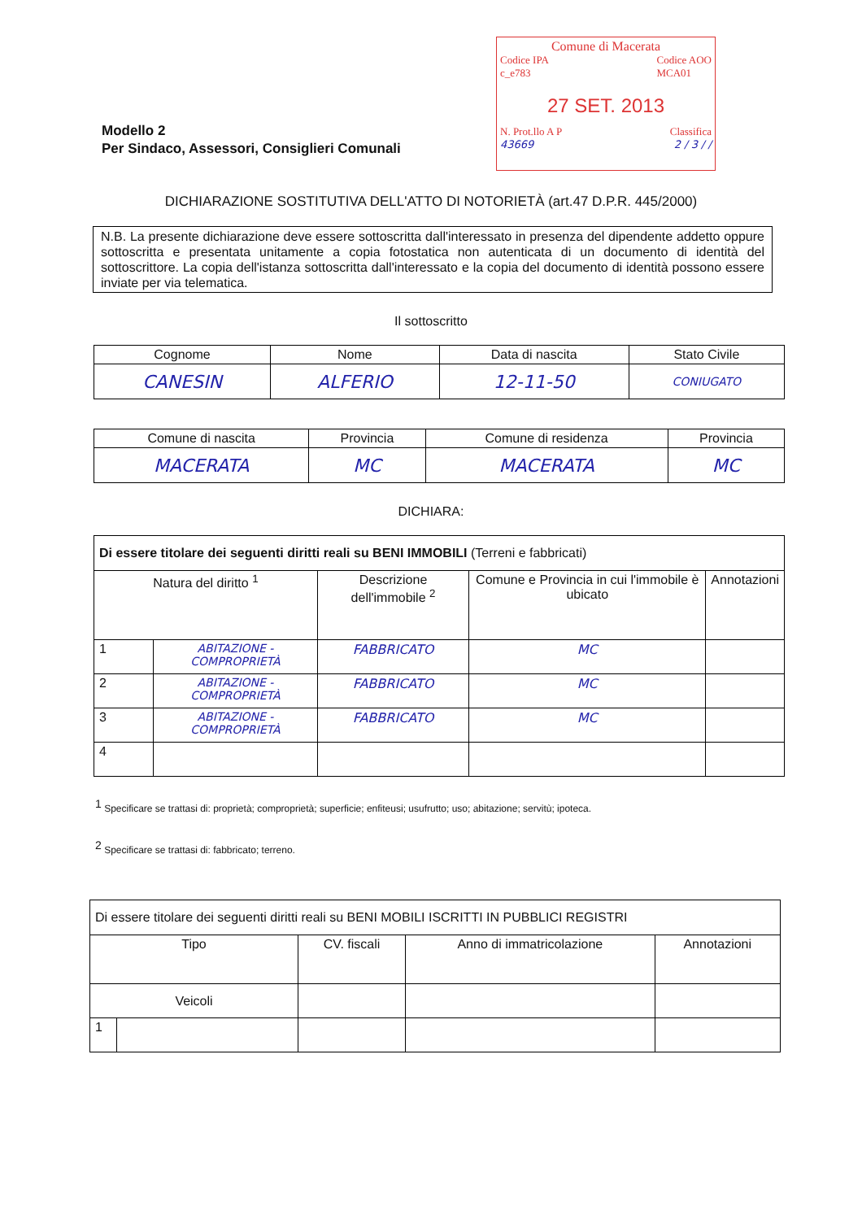Modello 2
Per Sindaco, Assessori, Consiglieri Comunali
Comune di Macerata
Codice IPA
c_e783 Codice AOO
MCA01
27 SET. 2013
N. Prot.llo A P Classifica
43669 2 / 3 / /
DICHIARAZIONE SOSTITUTIVA DELL'ATTO DI NOTORIETÀ (art.47 D.P.R. 445/2000)
N.B. La presente dichiarazione deve essere sottoscritta dall'interessato in presenza del dipendente addetto oppure sottoscritta e presentata unitamente a copia fotostatica non autenticata di un documento di identità del sottoscrittore. La copia dell'istanza sottoscritta dall'interessato e la copia del documento di identità possono essere inviate per via telematica.
Il sottoscritto
| Cognome | Nome | Data di nascita | Stato Civile |
| --- | --- | --- | --- |
| CANESIN | ALFERIO | 12-11-50 | CONIUGATO |
| Comune di nascita | Provincia | Comune di residenza | Provincia |
| --- | --- | --- | --- |
| MACERATA | MC | MACERATA | MC |
DICHIARA:
| Di essere titolare dei seguenti diritti reali su BENI IMMOBILI (Terreni e fabbricati) | | | | |
| Natura del diritto <sup>1</sup> | | Descrizione dell'immobile <sup>2</sup> | Comune e Provincia in cui l'immobile è ubicato | Annotazioni |
| 1 | ABITAZIONE - COMPROPRIETÀ | FABBRICATO | MC | |
| 2 | ABITAZIONE - COMPROPRIETÀ | FABBRICATO | MC | |
| 3 | ABITAZIONE - COMPROPRIETÀ | FABBRICATO | MC | |
| 4 | | | | |
<sup>1</sup> Specificare se trattasi di: proprietà; comproprietà; superficie; enfiteusi; usufrutto; uso; abitazione; servitù; ipoteca.
<sup>2</sup> Specificare se trattasi di: fabbricato; terreno.
| Di essere titolare dei seguenti diritti reali su BENI MOBILI ISCRITTI IN PUBBLICI REGISTRI | | | | |
| Tipo | | CV. fiscali | Anno di immatricolazione | Annotazioni |
| Veicoli | | | | |
| 1 | | | | |